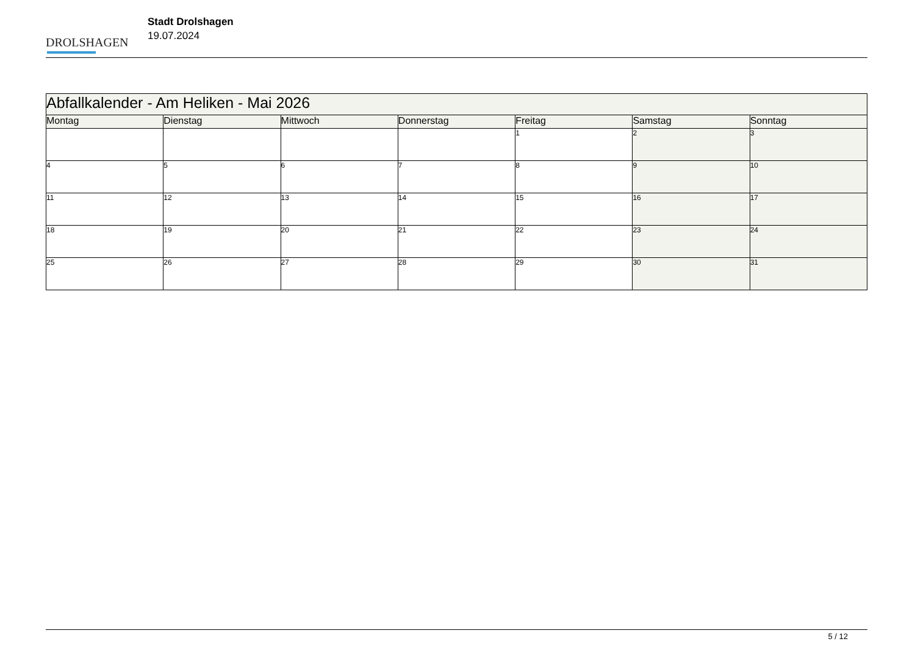DROLSHAGEN
Stadt Drolshagen
19.07.2024
| Abfallkalender - Am Heliken - Mai 2026 | | | | | | |
| Montag | Dienstag | Mittwoch | Donnerstag | Freitag | Samstag | Sonntag |
| | | | | 1 | 2 | 3 |
| 4 | 5 | 6 | 7 | 8 | 9 | 10 |
| 11 | 12 | 13 | 14 | 15 | 16 | 17 |
| 18 | 19 | 20 | 21 | 22 | 23 | 24 |
| 25 | 26 | 27 | 28 | 29 | 30 | 31 |
5 / 12